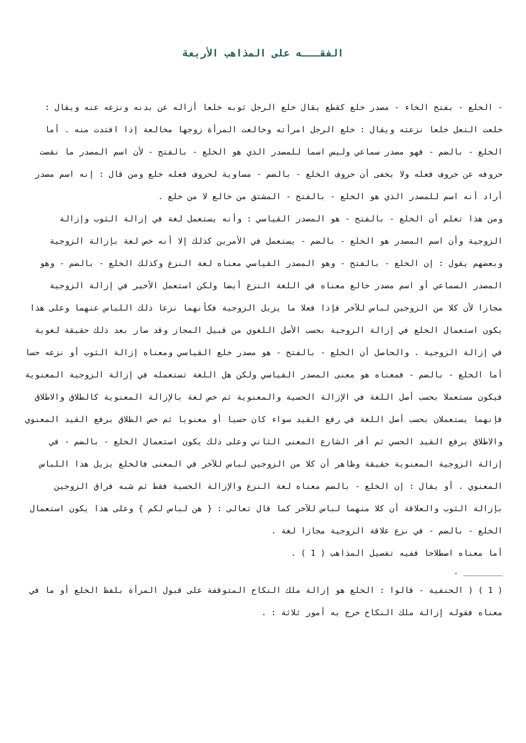الفقـــه على المذاهب الأربعة
- الخلع - بفتح الخاء - مصدر خلع كقطع يقال خلع الرجل ثوبه خلعا أزاله عن بدنه ونزعه عنه ويقال : خلعت النعل خلعا نزعته ويقال : خلع الرجل امرأته وخالعت المرأة زوجها مخالعة إذا افتدت منه . أما الخلع - بالضم - فهو مصدر سماعي وليس اسما للمصدر الذي هو الخلع - بالفتح - لأن اسم المصدر ما نقصت حروفه عن حروف فعله ولا يخفى أن حروف الخلع - بالضم - مساوية لحروف فعله خلع ومن قال : إنه اسم مصدر أراد أنه اسم للمصدر الذي هو الخلع - بالفتح - المشتق من خالع لا من خلع .
ومن هذا تعلم أن الخلع - بالفتح - هو المصدر القياسي : وأنه يستعمل لغة في إزالة الثوب وإزالة الزوجية وأن اسم المصدر هو الخلع - بالضم - يستعمل في الأمرين كذلك إلا أنه خص لغة بإزالة الزوجية وبعضهم يقول : إن الخلع - بالفتح - وهو المصدر القياسي معناه لغة النزع وكذلك الخلع - بالضم - وهو المصدر السماعي أو اسم مصدر خالع معناه في اللغة النزع أيضا ولكن استعمل الأخير في إزالة الزوجية مجازا لأن كلا من الزوجين لباس للآخر فإذا فعلا ما يزيل الزوجية فكأنهما نزعا ذلك اللباس عنهما وعلى هذا يكون استعمال الخلع في إزالة الزوجية بحسب الأصل اللغوي من قبيل المجاز وقد صار بعد ذلك حقيقة لغوية في إزالة الزوجية . والحاصل أن الخلع - بالفتح - هو مصدر خلع القياسي ومعناه إزالة الثوب أو نزعه حسا أما الخلع - بالضم - فمعناه هو معنى المصدر القياسي ولكن هل اللغة تستعمله في إزالة الزوجية المعنوية فيكون مستعملا بحسب أصل اللغة في الإزالة الحسية والمعنوية ثم خص لغة بالإزالة المعنوية كالطلاق والاطلاق فإنهما يستعملان بحسب أصل اللغة في رفع القيد سواء كان حسيا أو معنويا ثم خص الطلاق برفع القيد المعنوي والاطلاق برفع القيد الحسي ثم أقر الشارع المعنى الثاني وعلى ذلك يكون استعمال الخلع - بالضم - في إزالة الزوجية المعنوية حقيقة وظاهر أن كلا من الزوجين لباس للآخر في المعنى فالخلع يزيل هذا اللباس المعنوي . أو يقال : إن الخلع - بالضم معناه لغة النزع والإزالة الحسية فقط ثم شبه فراق الزوجين بإزالة الثوب والعلاقة أن كلا منهما لباس للآخر كما قال تعالى : { هن لباس لكم } وعلى هذا يكون استعمال الخلع - بالضم - في نزع علاقة الزوجية مجازا لغة .
أما معناه اصطلاحا ففيه تفصيل المذاهب ( 1 ) .
. ________
( 1 ) ( الحنفية - قالوا : الخلع هو إزالة ملك النكاح المتوقفة على قبول المرأة بلفظ الخلع أو ما في معناه فقوله إزالة ملك النكاح خرج به أمور ثلاثة : .